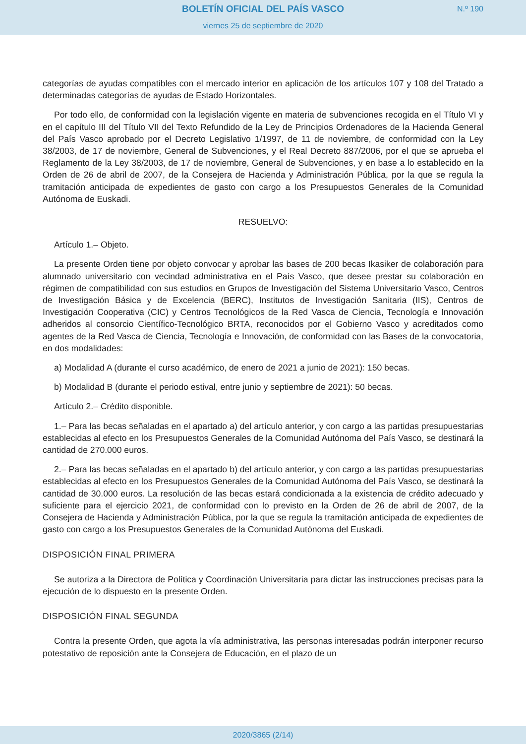BOLETÍN OFICIAL DEL PAÍS VASCO
viernes 25 de septiembre de 2020
N.º 190
categorías de ayudas compatibles con el mercado interior en aplicación de los artículos 107 y 108 del Tratado a determinadas categorías de ayudas de Estado Horizontales.
Por todo ello, de conformidad con la legislación vigente en materia de subvenciones recogida en el Título VI y en el capítulo III del Título VII del Texto Refundido de la Ley de Principios Ordenadores de la Hacienda General del País Vasco aprobado por el Decreto Legislativo 1/1997, de 11 de noviembre, de conformidad con la Ley 38/2003, de 17 de noviembre, General de Subvenciones, y el Real Decreto 887/2006, por el que se aprueba el Reglamento de la Ley 38/2003, de 17 de noviembre, General de Subvenciones, y en base a lo establecido en la Orden de 26 de abril de 2007, de la Consejera de Hacienda y Administración Pública, por la que se regula la tramitación anticipada de expedientes de gasto con cargo a los Presupuestos Generales de la Comunidad Autónoma de Euskadi.
RESUELVO:
Artículo 1.– Objeto.
La presente Orden tiene por objeto convocar y aprobar las bases de 200 becas Ikasiker de colaboración para alumnado universitario con vecindad administrativa en el País Vasco, que desee prestar su colaboración en régimen de compatibilidad con sus estudios en Grupos de Investigación del Sistema Universitario Vasco, Centros de Investigación Básica y de Excelencia (BERC), Institutos de Investigación Sanitaria (IIS), Centros de Investigación Cooperativa (CIC) y Centros Tecnológicos de la Red Vasca de Ciencia, Tecnología e Innovación adheridos al consorcio Científico-Tecnológico BRTA, reconocidos por el Gobierno Vasco y acreditados como agentes de la Red Vasca de Ciencia, Tecnología e Innovación, de conformidad con las Bases de la convocatoria, en dos modalidades:
a) Modalidad A (durante el curso académico, de enero de 2021 a junio de 2021): 150 becas.
b) Modalidad B (durante el periodo estival, entre junio y septiembre de 2021): 50 becas.
Artículo 2.– Crédito disponible.
1.– Para las becas señaladas en el apartado a) del artículo anterior, y con cargo a las partidas presupuestarias establecidas al efecto en los Presupuestos Generales de la Comunidad Autónoma del País Vasco, se destinará la cantidad de 270.000 euros.
2.– Para las becas señaladas en el apartado b) del artículo anterior, y con cargo a las partidas presupuestarias establecidas al efecto en los Presupuestos Generales de la Comunidad Autónoma del País Vasco, se destinará la cantidad de 30.000 euros. La resolución de las becas estará condicionada a la existencia de crédito adecuado y suficiente para el ejercicio 2021, de conformidad con lo previsto en la Orden de 26 de abril de 2007, de la Consejera de Hacienda y Administración Pública, por la que se regula la tramitación anticipada de expedientes de gasto con cargo a los Presupuestos Generales de la Comunidad Autónoma del Euskadi.
DISPOSICIÓN FINAL PRIMERA
Se autoriza a la Directora de Política y Coordinación Universitaria para dictar las instrucciones precisas para la ejecución de lo dispuesto en la presente Orden.
DISPOSICIÓN FINAL SEGUNDA
Contra la presente Orden, que agota la vía administrativa, las personas interesadas podrán interponer recurso potestativo de reposición ante la Consejera de Educación, en el plazo de un
2020/3865 (2/14)